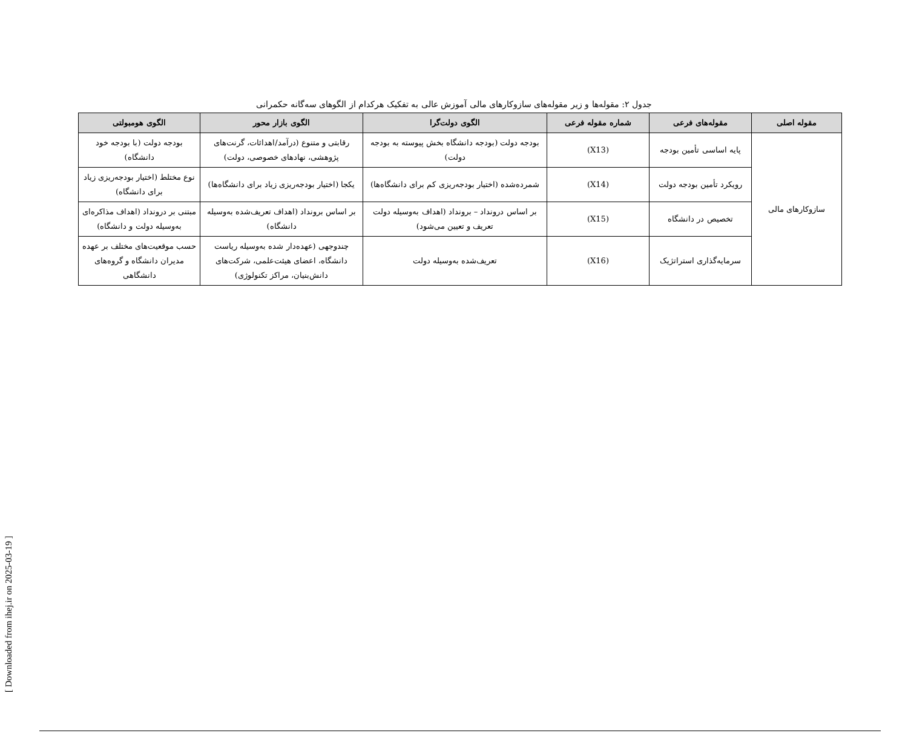جدول ۲: مقوله‌ها و زیر مقوله‌های سازوکارهای مالی آموزش عالی به تفکیک هرکدام از الگوهای سه‌گانه حکمرانی
| مقوله اصلی | مقوله‌های فرعی | شماره مقوله فرعی | الگوی دولت‌گرا | الگوی بازار محور | الگوی هومبولتی |
| --- | --- | --- | --- | --- | --- |
| سازوکارهای مالی | پایه اساسی تأمین بودجه | (X13) | بودجه دولت (بودجه دانشگاه بخش پیوسته به بودجه دولت) | رقابتی و متنوع (درآمد/اهدائات، گرنت‌های پژوهشی، نهادهای خصوصی، دولت) | بودجه دولت (با بودجه خود دانشگاه) |
| | رویکرد تأمین بودجه دولت | (X14) | شمرده‌شده (اختیار بودجه‌ریزی کم برای دانشگاه‌ها) | یکجا (اختیار بودجه‌ریزی زیاد برای دانشگاه‌ها) | نوع مختلط (اختیار بودجه‌ریزی زیاد برای دانشگاه) |
| | تخصیص در دانشگاه | (X15) | بر اساس درونداد – برونداد (اهداف به‌وسیله دولت تعریف و تعیین می‌شود) | بر اساس برونداد (اهداف تعریف‌شده به‌وسیله دانشگاه) | مبتنی بر درونداد (اهداف مذاکره‌ای به‌وسیله دولت و دانشگاه) |
| | سرمایه‌گذاری استراتژیک | (X16) | تعریف‌شده به‌وسیله دولت | چندوجهی (عهده‌دار شده به‌وسیله ریاست دانشگاه، اعضای هیئت‌علمی، شرکت‌های دانش‌بنیان، مراکز تکنولوژی) | حسب موقعیت‌های مختلف بر عهده مدیران دانشگاه و گروه‌های دانشگاهی |
[ Downloaded from ihej.ir on 2025-03-19 ]